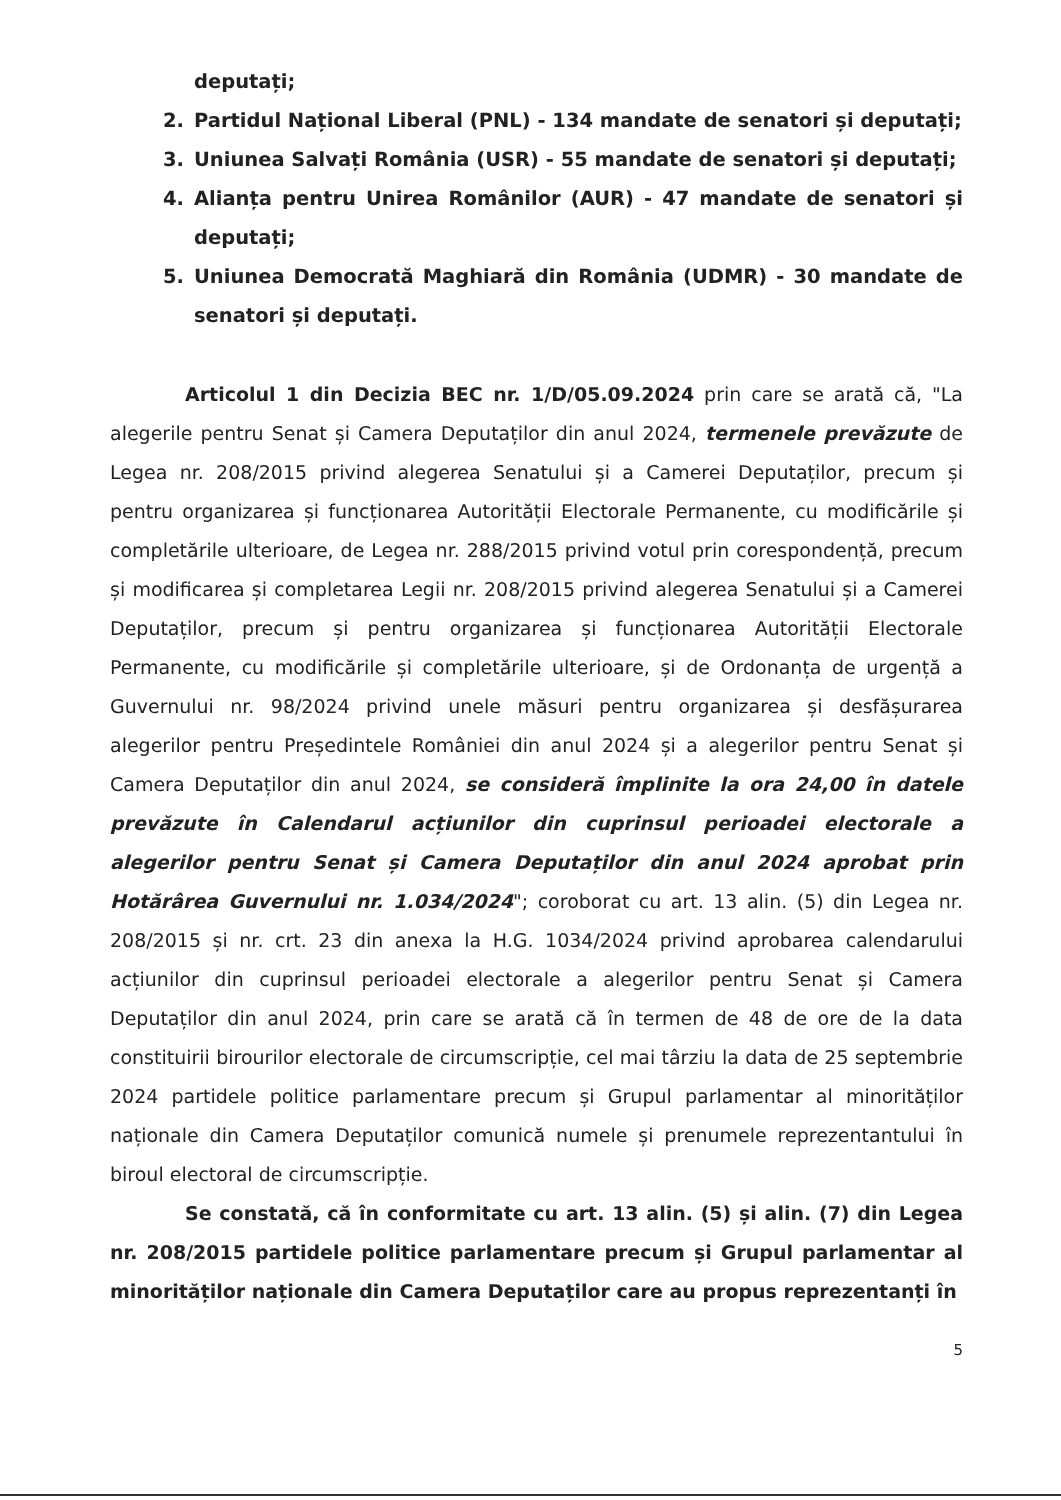deputați;
2. Partidul Național Liberal (PNL) - 134 mandate de senatori și deputați;
3. Uniunea Salvați România (USR) - 55 mandate de senatori și deputați;
4. Alianța pentru Unirea Românilor (AUR) - 47 mandate de senatori și deputați;
5. Uniunea Democrată Maghiară din România (UDMR) - 30 mandate de senatori și deputați.
Articolul 1 din Decizia BEC nr. 1/D/05.09.2024 prin care se arată că, "La alegerile pentru Senat și Camera Deputaților din anul 2024, termenele prevăzute de Legea nr. 208/2015 privind alegerea Senatului și a Camerei Deputaților, precum și pentru organizarea și funcționarea Autorității Electorale Permanente, cu modificările și completările ulterioare, de Legea nr. 288/2015 privind votul prin corespondență, precum și modificarea și completarea Legii nr. 208/2015 privind alegerea Senatului și a Camerei Deputaților, precum și pentru organizarea și funcționarea Autorității Electorale Permanente, cu modificările și completările ulterioare, și de Ordonanța de urgență a Guvernului nr. 98/2024 privind unele măsuri pentru organizarea și desfășurarea alegerilor pentru Președintele României din anul 2024 și a alegerilor pentru Senat și Camera Deputaților din anul 2024, se consideră împlinite la ora 24,00 în datele prevăzute în Calendarul acțiunilor din cuprinsul perioadei electorale a alegerilor pentru Senat și Camera Deputaților din anul 2024 aprobat prin Hotărârea Guvernului nr. 1.034/2024"; coroborat cu art. 13 alin. (5) din Legea nr. 208/2015 și nr. crt. 23 din anexa la H.G. 1034/2024 privind aprobarea calendarului acțiunilor din cuprinsul perioadei electorale a alegerilor pentru Senat și Camera Deputaților din anul 2024, prin care se arată că în termen de 48 de ore de la data constituirii birourilor electorale de circumscripție, cel mai târziu la data de 25 septembrie 2024 partidele politice parlamentare precum și Grupul parlamentar al minorităților naționale din Camera Deputaților comunică numele și prenumele reprezentantului în biroul electoral de circumscripție.
Se constată, că în conformitate cu art. 13 alin. (5) și alin. (7) din Legea nr. 208/2015 partidele politice parlamentare precum și Grupul parlamentar al minorităților naționale din Camera Deputaților care au propus reprezentanți în
5